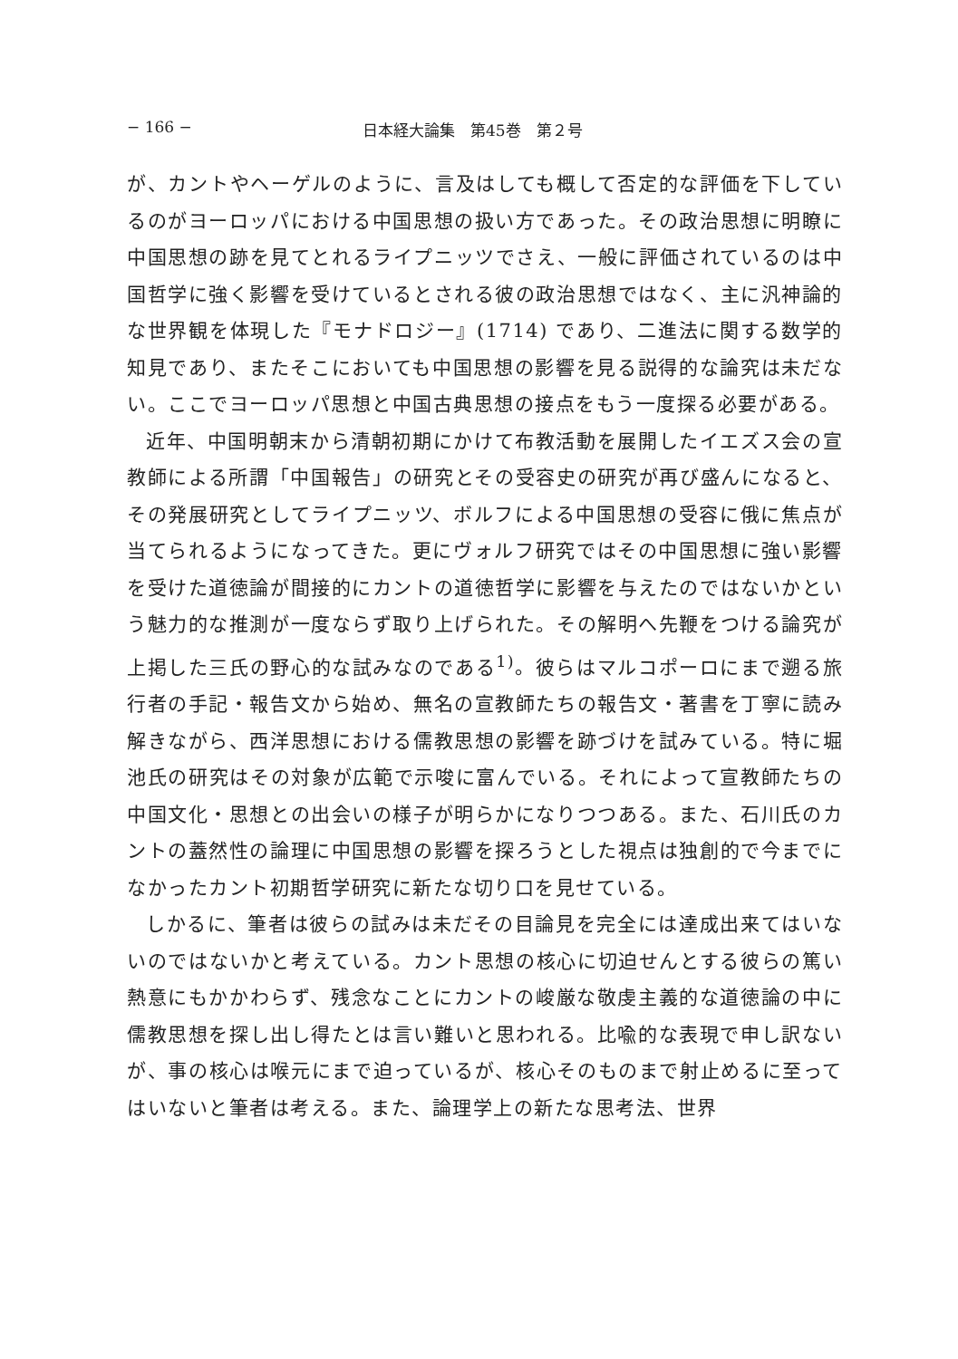− 166 − 日本経大論集　第45巻　第２号
が、カントやヘーゲルのように、言及はしても概して否定的な評価を下しているのがヨーロッパにおける中国思想の扱い方であった。その政治思想に明瞭に中国思想の跡を見てとれるライプニッツでさえ、一般に評価されているのは中国哲学に強く影響を受けているとされる彼の政治思想ではなく、主に汎神論的な世界観を体現した『モナドロジー』(1714) であり、二進法に関する数学的知見であり、またそこにおいても中国思想の影響を見る説得的な論究は未だない。ここでヨーロッパ思想と中国古典思想の接点をもう一度探る必要がある。
近年、中国明朝末から清朝初期にかけて布教活動を展開したイエズス会の宣教師による所謂「中国報告」の研究とその受容史の研究が再び盛んになると、その発展研究としてライプニッツ、ボルフによる中国思想の受容に俄に焦点が当てられるようになってきた。更にヴォルフ研究ではその中国思想に強い影響を受けた道徳論が間接的にカントの道徳哲学に影響を与えたのではないかという魅力的な推測が一度ならず取り上げられた。その解明へ先鞭をつける論究が上掲した三氏の野心的な試みなのである<sup>1)</sup>。彼らはマルコポーロにまで遡る旅行者の手記・報告文から始め、無名の宣教師たちの報告文・著書を丁寧に読み解きながら、西洋思想における儒教思想の影響を跡づけを試みている。特に堀池氏の研究はその対象が広範で示唆に富んでいる。それによって宣教師たちの中国文化・思想との出会いの様子が明らかになりつつある。また、石川氏のカントの蓋然性の論理に中国思想の影響を探ろうとした視点は独創的で今までになかったカント初期哲学研究に新たな切り口を見せている。
しかるに、筆者は彼らの試みは未だその目論見を完全には達成出来てはいないのではないかと考えている。カント思想の核心に切迫せんとする彼らの篤い熱意にもかかわらず、残念なことにカントの峻厳な敬虔主義的な道徳論の中に儒教思想を探し出し得たとは言い難いと思われる。比喩的な表現で申し訳ないが、事の核心は喉元にまで迫っているが、核心そのものまで射止めるに至ってはいないと筆者は考える。また、論理学上の新たな思考法、世界